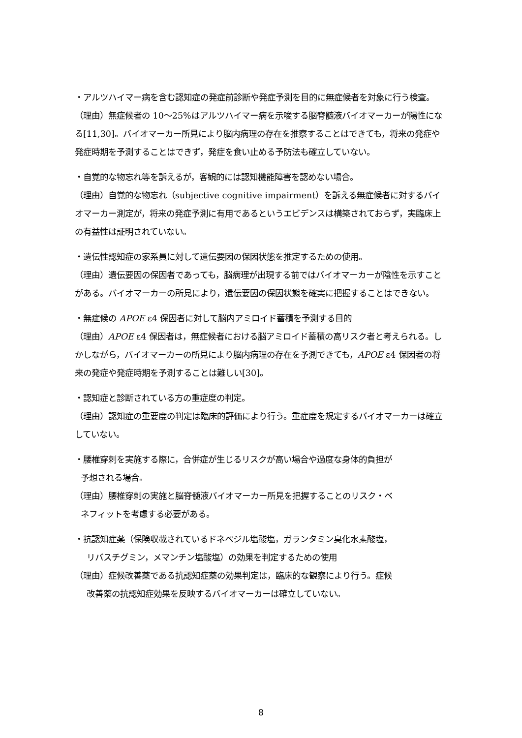・アルツハイマー病を含む認知症の発症前診断や発症予測を目的に無症候者を対象に行う検査。
（理由）無症候者の 10〜25%はアルツハイマー病を示唆する脳脊髄液バイオマーカーが陽性になる[11,30]。バイオマーカー所見により脳内病理の存在を推察することはできても，将来の発症や発症時期を予測することはできず，発症を食い止める予防法も確立していない。
・自覚的な物忘れ等を訴えるが，客観的には認知機能障害を認めない場合。
（理由）自覚的な物忘れ（subjective cognitive impairment）を訴える無症候者に対するバイオマーカー測定が，将来の発症予測に有用であるというエビデンスは構築されておらず，実臨床上の有益性は証明されていない。
・遺伝性認知症の家系員に対して遺伝要因の保因状態を推定するための使用。
（理由）遺伝要因の保因者であっても，脳病理が出現する前ではバイオマーカーが陰性を示すことがある。バイオマーカーの所見により，遺伝要因の保因状態を確実に把握することはできない。
・無症候の APOE ε4 保因者に対して脳内アミロイド蓄積を予測する目的
（理由）APOE ε4 保因者は，無症候者における脳アミロイド蓄積の高リスク者と考えられる。しかしながら，バイオマーカーの所見により脳内病理の存在を予測できても，APOE ε4 保因者の将来の発症や発症時期を予測することは難しい[30]。
・認知症と診断されている方の重症度の判定。
（理由）認知症の重要度の判定は臨床的評価により行う。重症度を規定するバイオマーカーは確立していない。
・腰椎穿刺を実施する際に，合併症が生じるリスクが高い場合や過度な身体的負担が
予想される場合。
（理由）腰椎穿刺の実施と脳脊髄液バイオマーカー所見を把握することのリスク・ベ
ネフィットを考慮する必要がある。
・抗認知症薬（保険収載されているドネペジル塩酸塩，ガランタミン臭化水素酸塩，
リバスチグミン，メマンチン塩酸塩）の効果を判定するための使用
（理由）症候改善薬である抗認知症薬の効果判定は，臨床的な観察により行う。症候
改善薬の抗認知症効果を反映するバイオマーカーは確立していない。
8